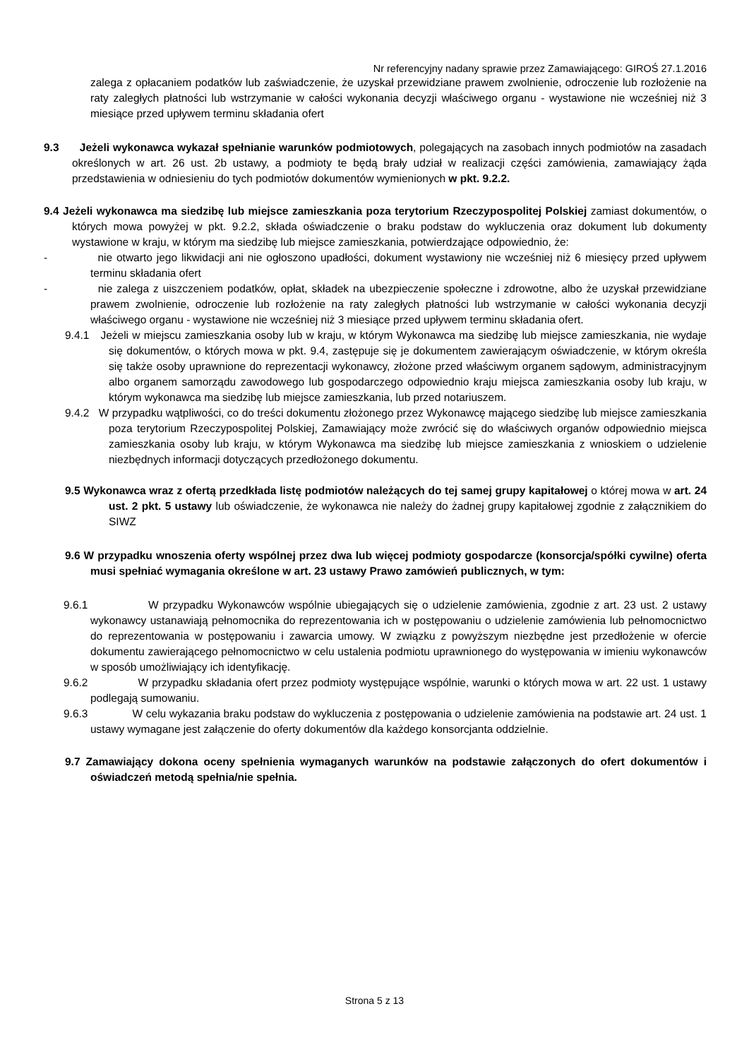Nr referencyjny nadany sprawie przez Zamawiającego: GIROŚ 27.1.2016
zalega z opłacaniem podatków lub zaświadczenie, że uzyskał przewidziane prawem zwolnienie, odroczenie lub rozłożenie na raty zaległych płatności lub wstrzymanie w całości wykonania decyzji właściwego organu - wystawione nie wcześniej niż 3 miesiące przed upływem terminu składania ofert
9.3 Jeżeli wykonawca wykazał spełnianie warunków podmiotowych, polegających na zasobach innych podmiotów na zasadach określonych w art. 26 ust. 2b ustawy, a podmioty te będą brały udział w realizacji części zamówienia, zamawiający żąda przedstawienia w odniesieniu do tych podmiotów dokumentów wymienionych w pkt. 9.2.2.
9.4 Jeżeli wykonawca ma siedzibę lub miejsce zamieszkania poza terytorium Rzeczypospolitej Polskiej zamiast dokumentów, o których mowa powyżej w pkt. 9.2.2, składa oświadczenie o braku podstaw do wykluczenia oraz dokument lub dokumenty wystawione w kraju, w którym ma siedzibę lub miejsce zamieszkania, potwierdzające odpowiednio, że:
- nie otwarto jego likwidacji ani nie ogłoszono upadłości, dokument wystawiony nie wcześniej niż 6 miesięcy przed upływem terminu składania ofert
- nie zalega z uiszczeniem podatków, opłat, składek na ubezpieczenie społeczne i zdrowotne, albo że uzyskał przewidziane prawem zwolnienie, odroczenie lub rozłożenie na raty zaległych płatności lub wstrzymanie w całości wykonania decyzji właściwego organu - wystawione nie wcześniej niż 3 miesiące przed upływem terminu składania ofert.
9.4.1 Jeżeli w miejscu zamieszkania osoby lub w kraju, w którym Wykonawca ma siedzibę lub miejsce zamieszkania, nie wydaje się dokumentów, o których mowa w pkt. 9.4, zastępuje się je dokumentem zawierającym oświadczenie, w którym określa się także osoby uprawnione do reprezentacji wykonawcy, złożone przed właściwym organem sądowym, administracyjnym albo organem samorządu zawodowego lub gospodarczego odpowiednio kraju miejsca zamieszkania osoby lub kraju, w którym wykonawca ma siedzibę lub miejsce zamieszkania, lub przed notariuszem.
9.4.2 W przypadku wątpliwości, co do treści dokumentu złożonego przez Wykonawcę mającego siedzibę lub miejsce zamieszkania poza terytorium Rzeczypospolitej Polskiej, Zamawiający może zwrócić się do właściwych organów odpowiednio miejsca zamieszkania osoby lub kraju, w którym Wykonawca ma siedzibę lub miejsce zamieszkania z wnioskiem o udzielenie niezbędnych informacji dotyczących przedłożonego dokumentu.
9.5 Wykonawca wraz z ofertą przedkłada listę podmiotów należących do tej samej grupy kapitałowej o której mowa w art. 24 ust. 2 pkt. 5 ustawy lub oświadczenie, że wykonawca nie należy do żadnej grupy kapitałowej zgodnie z załącznikiem do SIWZ
9.6 W przypadku wnoszenia oferty wspólnej przez dwa lub więcej podmioty gospodarcze (konsorcja/spółki cywilne) oferta musi spełniać wymagania określone w art. 23 ustawy Prawo zamówień publicznych, w tym:
9.6.1 W przypadku Wykonawców wspólnie ubiegających się o udzielenie zamówienia, zgodnie z art. 23 ust. 2 ustawy wykonawcy ustanawiają pełnomocnika do reprezentowania ich w postępowaniu o udzielenie zamówienia lub pełnomocnictwo do reprezentowania w postępowaniu i zawarcia umowy. W związku z powyższym niezbędne jest przedłożenie w ofercie dokumentu zawierającego pełnomocnictwo w celu ustalenia podmiotu uprawnionego do występowania w imieniu wykonawców w sposób umożliwiający ich identyfikację.
9.6.2 W przypadku składania ofert przez podmioty występujące wspólnie, warunki o których mowa w art. 22 ust. 1 ustawy podlegają sumowaniu.
9.6.3 W celu wykazania braku podstaw do wykluczenia z postępowania o udzielenie zamówienia na podstawie art. 24 ust. 1 ustawy wymagane jest załączenie do oferty dokumentów dla każdego konsorcjanta oddzielnie.
9.7 Zamawiający dokona oceny spełnienia wymaganych warunków na podstawie załączonych do ofert dokumentów i oświadczeń metodą spełnia/nie spełnia.
Strona 5 z 13